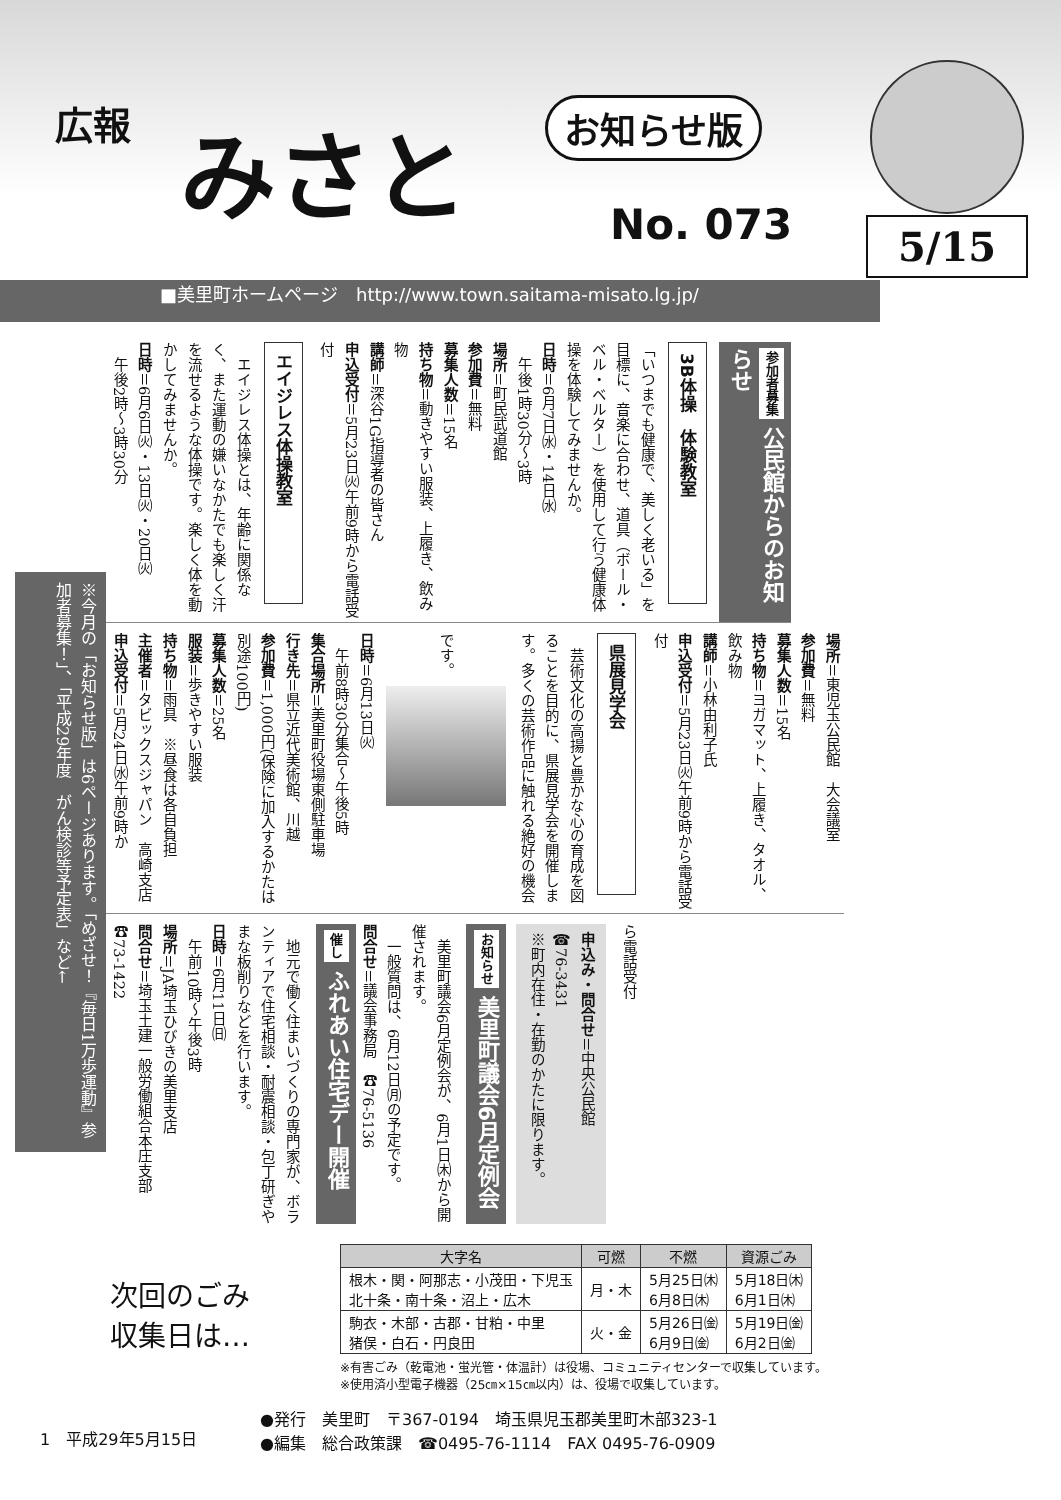広報 みさと お知らせ版
No. 073 5/15
■美里町ホームページ　http://www.town.saitama-misato.lg.jp/
参加者募集 公民館からのお知らせ
3B体操　体験教室
「いつまでも健康で、美しく老いる」を目標に、音楽に合わせ、道具（ボール・ベル・ベルター）を使用して行う健康体操を体験してみませんか。
日時＝6月7日㈬・14日㈬
　午後1時30分～3時
場所＝町民武道館
参加費＝無料
募集人数＝15名
持ち物＝動きやすい服装、上履き、飲み物
講師＝深谷1G指導者の皆さん
申込受付＝5月23日㈫午前9時から電話受付
エイジレス体操教室
　エイジレス体操とは、年齢に関係なく、また運動の嫌いなかたでも楽しく汗を流せるような体操です。楽しく体を動かしてみませんか。
日時＝6月6日㈫・13日㈫・20日㈫
　午後2時～3時30分
場所＝東児玉公民館　大会議室
参加費＝無料
募集人数＝15名
持ち物＝ヨガマット、上履き、タオル、飲み物
講師＝小林由利子氏
申込受付＝5月23日㈫午前9時から電話受付
県展見学会
　芸術文化の高揚と豊かな心の育成を図ることを目的に、県展見学会を開催します。多くの芸術作品に触れる絶好の機会です。
日時＝6月13日㈫
　午前8時30分集合～午後5時
集合場所＝美里町役場東側駐車場
行き先＝県立近代美術館、川越
参加費＝1,000円(保険に加入するかたは別途100円)
募集人数＝25名
服装＝歩きやすい服装
持ち物＝雨具　※昼食は各自負担
主催者＝タビックスジャパン　高崎支店
申込受付＝5月24日㈬午前9時か
ら電話受付
申込み・問合せ＝中央公民館
☎76-3431
※町内在住・在勤のかたに限ります。
お知らせ 美里町議会6月定例会
　美里町議会6月定例会が、6月1日㈭から開催されます。
　一般質問は、6月12日㈪の予定です。
問合せ＝議会事務局　☎76-5136
催し ふれあい住宅デー開催
　地元で働く住まいづくりの専門家が、ボランティアで住宅相談・耐震相談・包丁研ぎやまな板削りなどを行います。
日時＝6月11日㈰
　午前10時～午後3時
場所＝JA埼玉ひびきの美里支店
問合せ＝埼玉土建一般労働組合本庄支部　☎73-1422
※今月の「お知らせ版」は6ページあります。「めざせ！『毎日1万歩運動』参加者募集！」、「平成29年度　がん検診等予定表」など←
次回のごみ
収集日は…
| 大字名 | 可燃 | 不燃 | 資源ごみ |
| --- | --- | --- | --- |
| 根木・関・阿那志・小茂田・下児玉 北十条・南十条・沼上・広木 | 月・木 | 5月25日㈭ 6月8日㈭ | 5月18日㈭ 6月1日㈭ |
| 駒衣・木部・古郡・甘粕・中里 猪俣・白石・円良田 | 火・金 | 5月26日㈮ 6月9日㈮ | 5月19日㈮ 6月2日㈮ |
※有害ごみ（乾電池・蛍光管・体温計）は役場、コミュニティセンターで収集しています。
※使用済小型電子機器（25㎝×15㎝以内）は、役場で収集しています。
1　平成29年5月15日
●発行　美里町　〒367-0194　埼玉県児玉郡美里町木部323-1
●編集　総合政策課　☎0495-76-1114　FAX 0495-76-0909